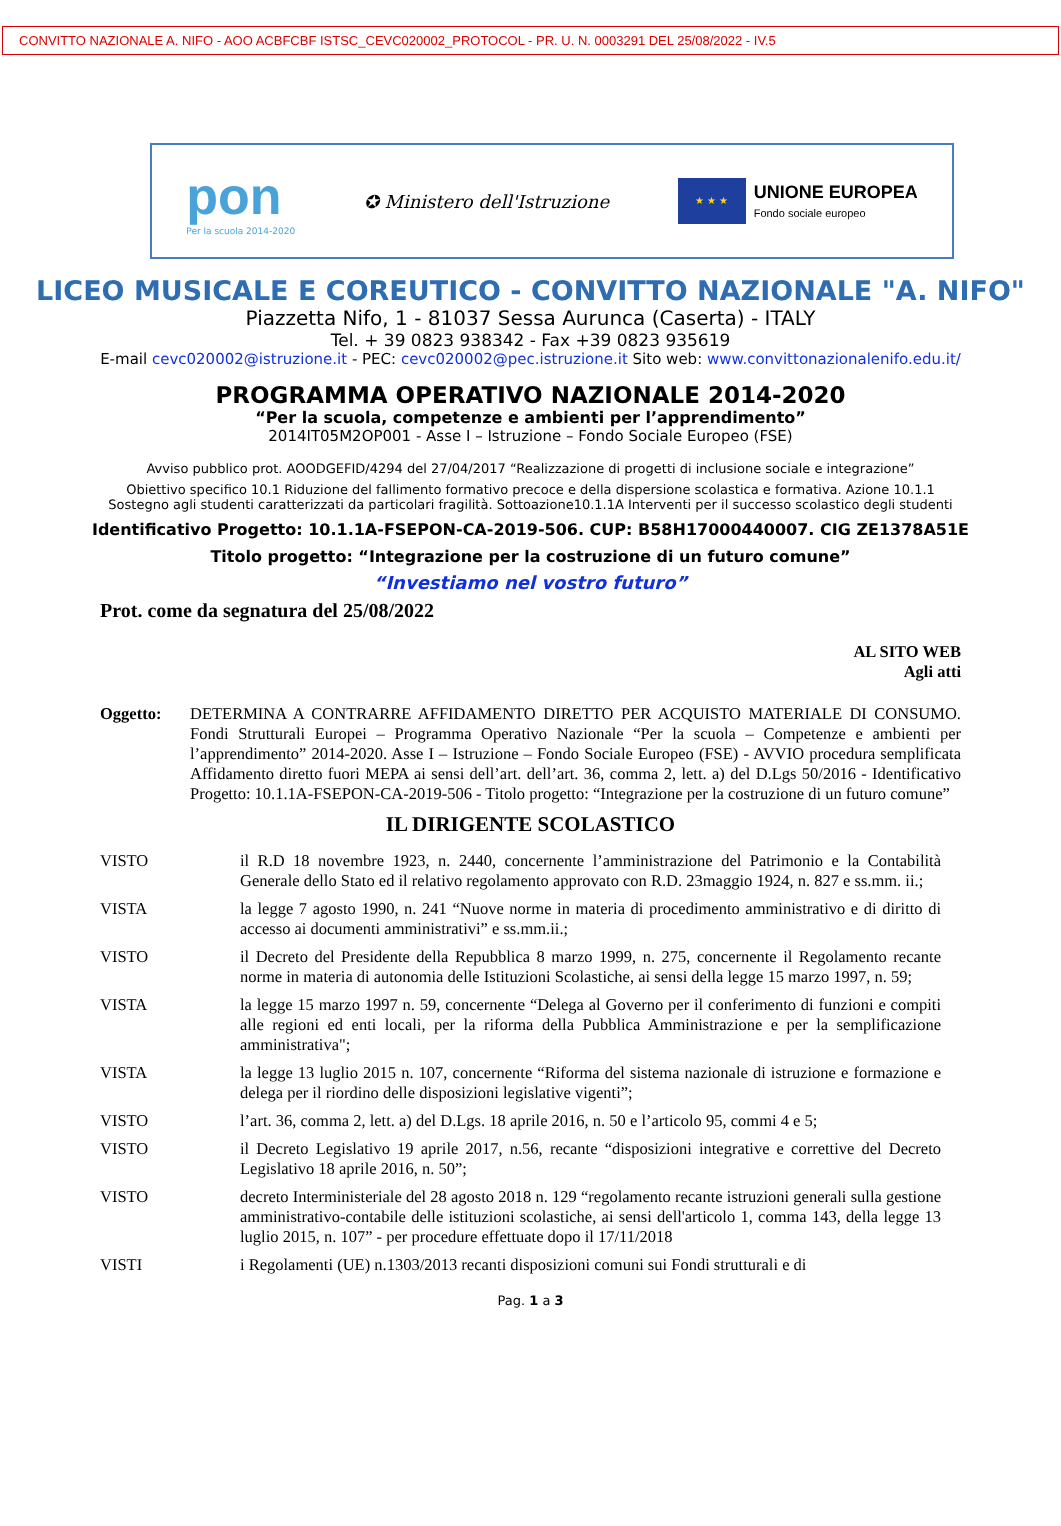CONVITTO NAZIONALE A. NIFO - AOO ACBFCBF ISTSC_CEVC020002_PROTOCOL - PR. U. N. 0003291 DEL 25/08/2022 - IV.5
pon
Per la scuola 2014-2020
✪ Ministero dell'Istruzione
★ ★ ★
UNIONE EUROPEA
Fondo sociale europeo
LICEO MUSICALE E COREUTICO - CONVITTO NAZIONALE "A. NIFO"
Piazzetta Nifo, 1 - 81037 Sessa Aurunca (Caserta) - ITALY
Tel. + 39 0823 938342 - Fax +39 0823 935619
E-mail cevc020002@istruzione.it - PEC: cevc020002@pec.istruzione.it Sito web: www.convittonazionalenifo.edu.it/
PROGRAMMA OPERATIVO NAZIONALE 2014-2020
“Per la scuola, competenze e ambienti per l’apprendimento”
2014IT05M2OP001 - Asse I – Istruzione – Fondo Sociale Europeo (FSE)
Avviso pubblico prot. AOODGEFID/4294 del 27/04/2017 “Realizzazione di progetti di inclusione sociale e integrazione”
Obiettivo specifico 10.1 Riduzione del fallimento formativo precoce e della dispersione scolastica e formativa. Azione 10.1.1 Sostegno agli studenti caratterizzati da particolari fragilità. Sottoazione10.1.1A Interventi per il successo scolastico degli studenti
Identificativo Progetto: 10.1.1A-FSEPON-CA-2019-506. CUP: B58H17000440007. CIG ZE1378A51E
Titolo progetto: “Integrazione per la costruzione di un futuro comune”
“Investiamo nel vostro futuro”
Prot. come da segnatura del 25/08/2022
AL SITO WEB
Agli atti
Oggetto: DETERMINA A CONTRARRE AFFIDAMENTO DIRETTO PER ACQUISTO MATERIALE DI CONSUMO. Fondi Strutturali Europei – Programma Operativo Nazionale “Per la scuola – Competenze e ambienti per l’apprendimento” 2014-2020. Asse I – Istruzione – Fondo Sociale Europeo (FSE) - AVVIO procedura semplificata Affidamento diretto fuori MEPA ai sensi dell’art. dell’art. 36, comma 2, lett. a) del D.Lgs 50/2016 - Identificativo Progetto: 10.1.1A-FSEPON-CA-2019-506 - Titolo progetto: “Integrazione per la costruzione di un futuro comune”
IL DIRIGENTE SCOLASTICO
VISTO il R.D 18 novembre 1923, n. 2440, concernente l’amministrazione del Patrimonio e la Contabilità Generale dello Stato ed il relativo regolamento approvato con R.D. 23maggio 1924, n. 827 e ss.mm. ii.;
VISTA la legge 7 agosto 1990, n. 241 “Nuove norme in materia di procedimento amministrativo e di diritto di accesso ai documenti amministrativi” e ss.mm.ii.;
VISTO il Decreto del Presidente della Repubblica 8 marzo 1999, n. 275, concernente il Regolamento recante norme in materia di autonomia delle Istituzioni Scolastiche, ai sensi della legge 15 marzo 1997, n. 59;
VISTA la legge 15 marzo 1997 n. 59, concernente “Delega al Governo per il conferimento di funzioni e compiti alle regioni ed enti locali, per la riforma della Pubblica Amministrazione e per la semplificazione amministrativa";
VISTA la legge 13 luglio 2015 n. 107, concernente “Riforma del sistema nazionale di istruzione e formazione e delega per il riordino delle disposizioni legislative vigenti”;
VISTO l’art. 36, comma 2, lett. a) del D.Lgs. 18 aprile 2016, n. 50 e l’articolo 95, commi 4 e 5;
VISTO il Decreto Legislativo 19 aprile 2017, n.56, recante “disposizioni integrative e correttive del Decreto Legislativo 18 aprile 2016, n. 50”;
VISTO decreto Interministeriale del 28 agosto 2018 n. 129 “regolamento recante istruzioni generali sulla gestione amministrativo-contabile delle istituzioni scolastiche, ai sensi dell'articolo 1, comma 143, della legge 13 luglio 2015, n. 107” - per procedure effettuate dopo il 17/11/2018
VISTI i Regolamenti (UE) n.1303/2013 recanti disposizioni comuni sui Fondi strutturali e di
Pag. 1 a 3